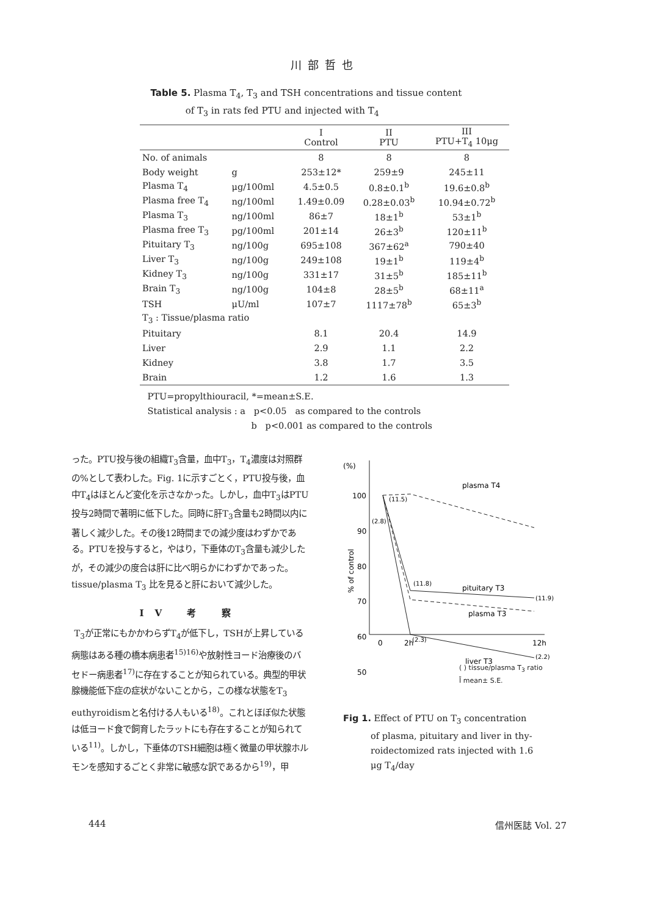川部哲也
Table 5. Plasma T<sub>4</sub>, T<sub>3</sub> and TSH concentrations and tissue content
of T<sub>3</sub> in rats fed PTU and injected with T<sub>4</sub>
| | | I Control | II PTU | III PTU+T<sub>4</sub> 10μg |
| --- | --- | --- | --- | --- |
| No. of animals | | 8 | 8 | 8 |
| Body weight | g | 253±12* | 259±9 | 245±11 |
| Plasma T<sub>4</sub> | μg/100ml | 4.5±0.5 | 0.8±0.1<sup>b</sup> | 19.6±0.8<sup>b</sup> |
| Plasma free T<sub>4</sub> | ng/100ml | 1.49±0.09 | 0.28±0.03<sup>b</sup> | 10.94±0.72<sup>b</sup> |
| Plasma T<sub>3</sub> | ng/100ml | 86±7 | 18±1<sup>b</sup> | 53±1<sup>b</sup> |
| Plasma free T<sub>3</sub> | pg/100ml | 201±14 | 26±3<sup>b</sup> | 120±11<sup>b</sup> |
| Pituitary T<sub>3</sub> | ng/100g | 695±108 | 367±62<sup>a</sup> | 790±40 |
| Liver T<sub>3</sub> | ng/100g | 249±108 | 19±1<sup>b</sup> | 119±4<sup>b</sup> |
| Kidney T<sub>3</sub> | ng/100g | 331±17 | 31±5<sup>b</sup> | 185±11<sup>b</sup> |
| Brain T<sub>3</sub> | ng/100g | 104±8 | 28±5<sup>b</sup> | 68±11<sup>a</sup> |
| TSH | μU/ml | 107±7 | 1117±78<sup>b</sup> | 65±3<sup>b</sup> |
| T<sub>3</sub> : Tissue/plasma ratio | | | | |
| Pituitary | | 8.1 | 20.4 | 14.9 |
| Liver | | 2.9 | 1.1 | 2.2 |
| Kidney | | 3.8 | 1.7 | 3.5 |
| Brain | | 1.2 | 1.6 | 1.3 |
PTU=propylthiouracil, *=mean±S.E.
Statistical analysis : a p<0.05 as compared to the controls
b p<0.001 as compared to the controls
った。PTU投与後の組織T<sub>3</sub>含量，血中T<sub>3</sub>，T<sub>4</sub>濃度は対照群の%として表わした。Fig. 1に示すごとく，PTU投与後，血中T<sub>4</sub>はほとんど変化を示さなかった。しかし，血中T<sub>3</sub>はPTU投与2時間で著明に低下した。同時に肝T<sub>3</sub>含量も2時間以内に著しく減少した。その後12時間までの減少度はわずかである。PTUを投与すると，やはり，下垂体のT<sub>3</sub>含量も減少したが，その減少の度合は肝に比べ明らかにわずかであった。tissue/plasma T<sub>3</sub> 比を見ると肝において減少した。
IV 考 察
T<sub>3</sub>が正常にもかかわらずT<sub>4</sub>が低下し，TSHが上昇している病態はある種の橋本病患者<sup>15)16)</sup>や放射性ヨード治療後のバセドー病患者<sup>17)</sup>に存在することが知られている。典型的甲状腺機能低下症の症状がないことから，この様な状態をT<sub>3</sub> euthyroidismと名付ける人もいる<sup>18)</sup>。これとほぼ似た状態は低ヨード食で飼育したラットにも存在することが知られている<sup>11)</sup>。しかし，下垂体のTSH細胞は極く微量の甲状腺ホルモンを感知するごとく非常に敏感な訳であるから<sup>19)</sup>，甲
(%)
100
90
80
70
60
50
% of control
0
2h
12h
plasma T4
pituitary T3
plasma T3
liver T3
(11.5)
(2.8)
(11.8)
(11.9)
(2.3)
(2.2)
( ) tissue/plasma T<sub>3</sub> ratio
Ī mean± S.E.
Fig 1. Effect of PTU on T<sub>3</sub> concentration
of plasma, pituitary and liver in thy-
roidectomized rats injected with 1.6
μg T<sub>4</sub>/day
444 信州医誌 Vol. 27